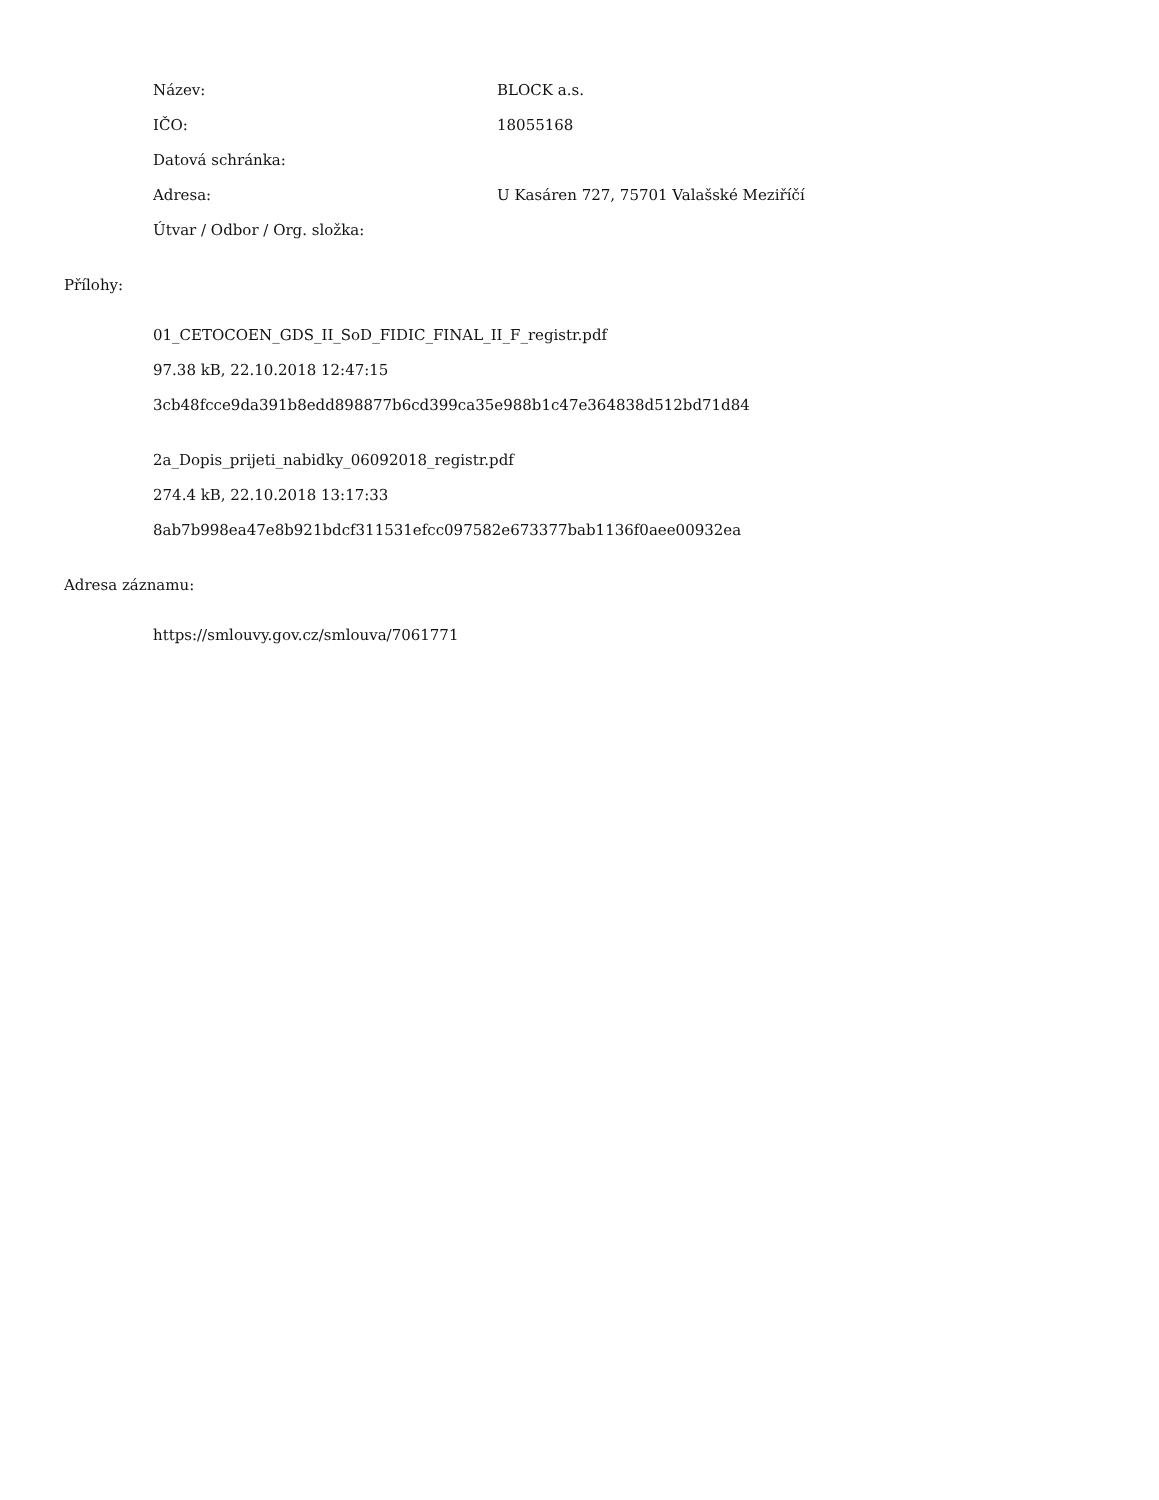Název: BLOCK a.s.
IČO: 18055168
Datová schránka:
Adresa:
U Kasáren 727, 75701 Valašské Meziříčí
Útvar / Odbor / Org. složka:
Přílohy:
01_CETOCOEN_GDS_II_SoD_FIDIC_FINAL_II_F_registr.pdf
97.38 kB, 22.10.2018 12:47:15
3cb48fcce9da391b8edd898877b6cd399ca35e988b1c47e364838d512bd71d84
2a_Dopis_prijeti_nabidky_06092018_registr.pdf
274.4 kB, 22.10.2018 13:17:33
8ab7b998ea47e8b921bdcf311531efcc097582e673377bab1136f0aee00932ea
Adresa záznamu:
https://smlouvy.gov.cz/smlouva/7061771